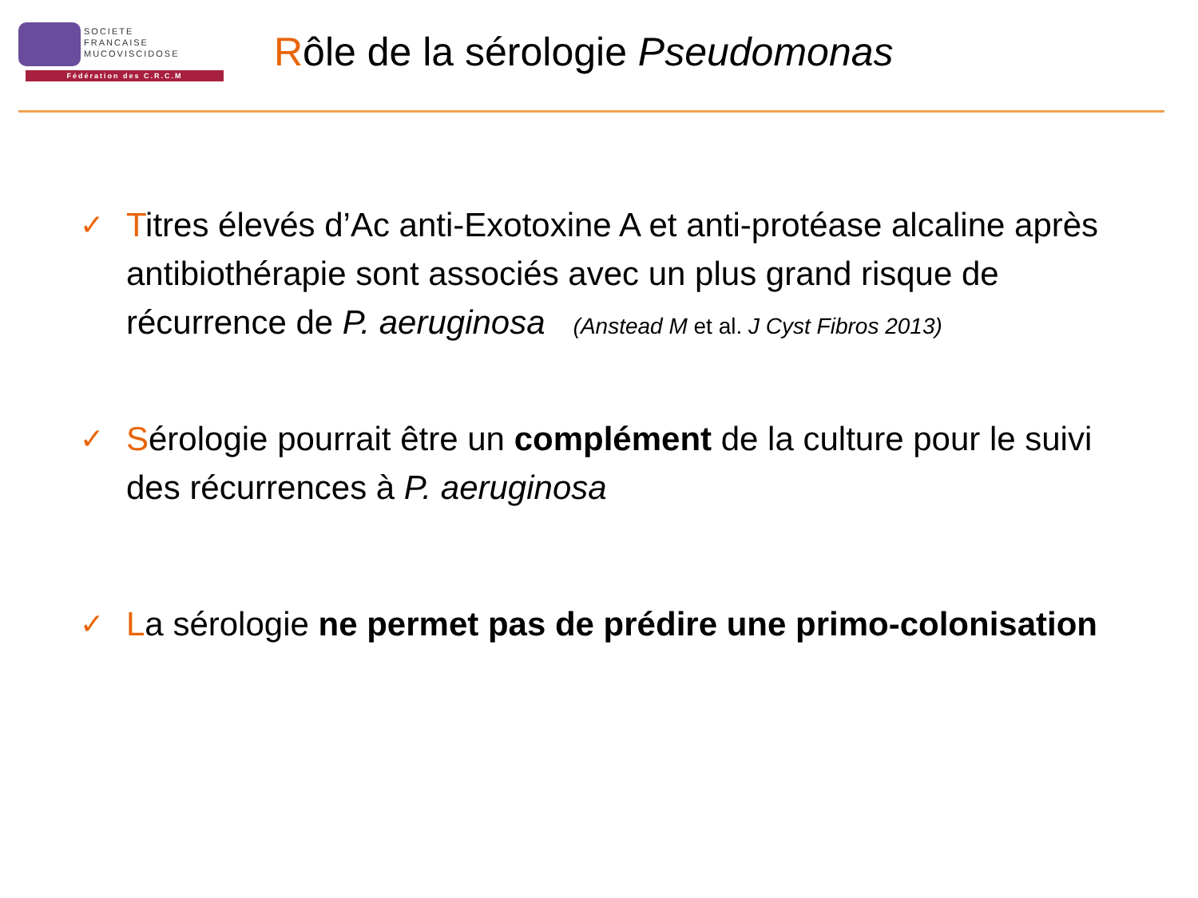SOCIETE
FRANCAISE
MUCOVISCIDOSE
Fédération des C.R.C.M
Rôle de la sérologie Pseudomonas
✓
Titres élevés d’Ac anti-Exotoxine A et anti-protéase alcaline après antibiothérapie sont associés avec un plus grand risque de récurrence de P. aeruginosa (Anstead M et al. J Cyst Fibros 2013)
✓
Sérologie pourrait être un complément de la culture pour le suivi des récurrences à P. aeruginosa
✓
La sérologie ne permet pas de prédire une primo-colonisation